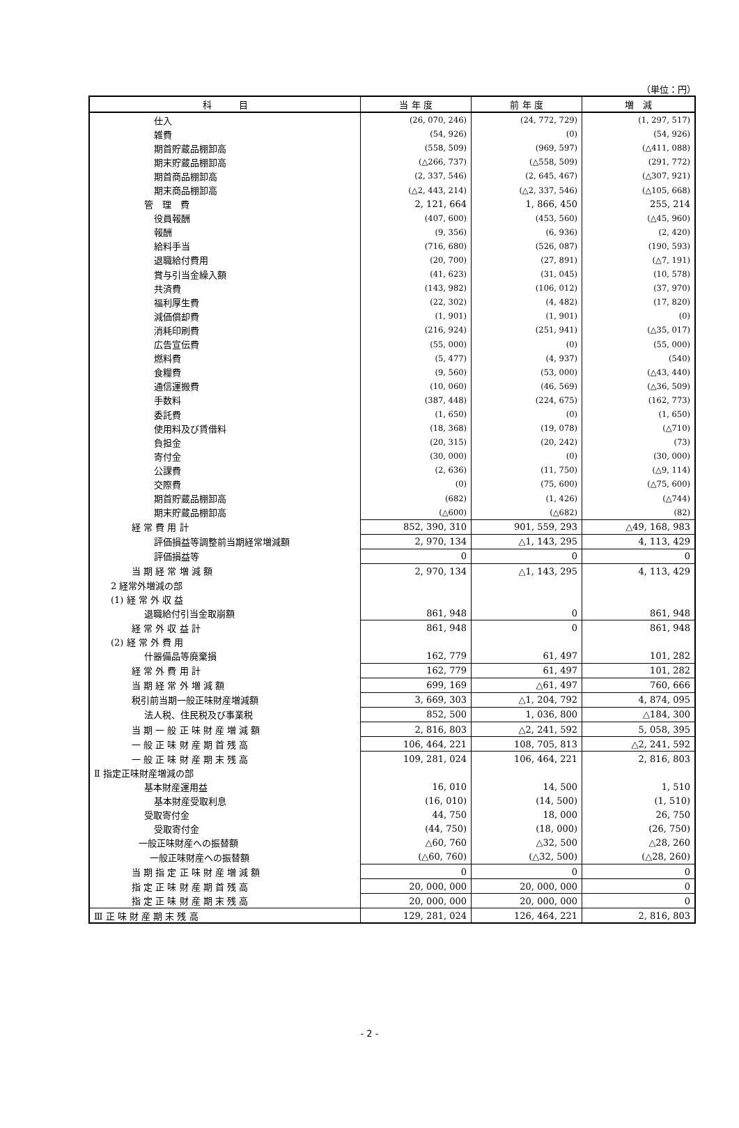（単位：円）
| 科 目 | 当 年 度 | 前 年 度 | 増 減 |
| --- | --- | --- | --- |
| 仕入 | (26, 070, 246) | (24, 772, 729) | (1, 297, 517) |
| 雑費 | (54, 926) | (0) | (54, 926) |
| 期首貯蔵品棚卸高 | (558, 509) | (969, 597) | (△411, 088) |
| 期末貯蔵品棚卸高 | (△266, 737) | (△558, 509) | (291, 772) |
| 期首商品棚卸高 | (2, 337, 546) | (2, 645, 467) | (△307, 921) |
| 期末商品棚卸高 | (△2, 443, 214) | (△2, 337, 546) | (△105, 668) |
| 管 理 費 | 2, 121, 664 | 1, 866, 450 | 255, 214 |
| 役員報酬 | (407, 600) | (453, 560) | (△45, 960) |
| 報酬 | (9, 356) | (6, 936) | (2, 420) |
| 給料手当 | (716, 680) | (526, 087) | (190, 593) |
| 退職給付費用 | (20, 700) | (27, 891) | (△7, 191) |
| 賞与引当金繰入額 | (41, 623) | (31, 045) | (10, 578) |
| 共済費 | (143, 982) | (106, 012) | (37, 970) |
| 福利厚生費 | (22, 302) | (4, 482) | (17, 820) |
| 減価償却費 | (1, 901) | (1, 901) | (0) |
| 消耗印刷費 | (216, 924) | (251, 941) | (△35, 017) |
| 広告宣伝費 | (55, 000) | (0) | (55, 000) |
| 燃料費 | (5, 477) | (4, 937) | (540) |
| 食糧費 | (9, 560) | (53, 000) | (△43, 440) |
| 通信運搬費 | (10, 060) | (46, 569) | (△36, 509) |
| 手数料 | (387, 448) | (224, 675) | (162, 773) |
| 委託費 | (1, 650) | (0) | (1, 650) |
| 使用料及び賃借料 | (18, 368) | (19, 078) | (△710) |
| 負担金 | (20, 315) | (20, 242) | (73) |
| 寄付金 | (30, 000) | (0) | (30, 000) |
| 公課費 | (2, 636) | (11, 750) | (△9, 114) |
| 交際費 | (0) | (75, 600) | (△75, 600) |
| 期首貯蔵品棚卸高 | (682) | (1, 426) | (△744) |
| 期末貯蔵品棚卸高 | (△600) | (△682) | (82) |
| 経 常 費 用 計 | 852, 390, 310 | 901, 559, 293 | △49, 168, 983 |
| 評価損益等調整前当期経常増減額 | 2, 970, 134 | △1, 143, 295 | 4, 113, 429 |
| 評価損益等 | 0 | 0 | 0 |
| 当 期 経 常 増 減 額 | 2, 970, 134 | △1, 143, 295 | 4, 113, 429 |
| 2 経常外増減の部 | | | |
| (1) 経 常 外 収 益 | | | |
| 退職給付引当金取崩額 | 861, 948 | 0 | 861, 948 |
| 経 常 外 収 益 計 | 861, 948 | 0 | 861, 948 |
| (2) 経 常 外 費 用 | | | |
| 什器備品等廃棄損 | 162, 779 | 61, 497 | 101, 282 |
| 経 常 外 費 用 計 | 162, 779 | 61, 497 | 101, 282 |
| 当 期 経 常 外 増 減 額 | 699, 169 | △61, 497 | 760, 666 |
| 税引前当期一般正味財産増減額 | 3, 669, 303 | △1, 204, 792 | 4, 874, 095 |
| 法人税、住民税及び事業税 | 852, 500 | 1, 036, 800 | △184, 300 |
| 当 期 一 般 正 味 財 産 増 減 額 | 2, 816, 803 | △2, 241, 592 | 5, 058, 395 |
| 一 般 正 味 財 産 期 首 残 高 | 106, 464, 221 | 108, 705, 813 | △2, 241, 592 |
| 一 般 正 味 財 産 期 末 残 高 | 109, 281, 024 | 106, 464, 221 | 2, 816, 803 |
| Ⅱ 指定正味財産増減の部 | | | |
| 基本財産運用益 | 16, 010 | 14, 500 | 1, 510 |
| 基本財産受取利息 | (16, 010) | (14, 500) | (1, 510) |
| 受取寄付金 | 44, 750 | 18, 000 | 26, 750 |
| 受取寄付金 | (44, 750) | (18, 000) | (26, 750) |
| 一般正味財産への振替額 | △60, 760 | △32, 500 | △28, 260 |
| 一般正味財産への振替額 | (△60, 760) | (△32, 500) | (△28, 260) |
| 当 期 指 定 正 味 財 産 増 減 額 | 0 | 0 | 0 |
| 指 定 正 味 財 産 期 首 残 高 | 20, 000, 000 | 20, 000, 000 | 0 |
| 指 定 正 味 財 産 期 末 残 高 | 20, 000, 000 | 20, 000, 000 | 0 |
| Ⅲ 正 味 財 産 期 末 残 高 | 129, 281, 024 | 126, 464, 221 | 2, 816, 803 |
- 2 -